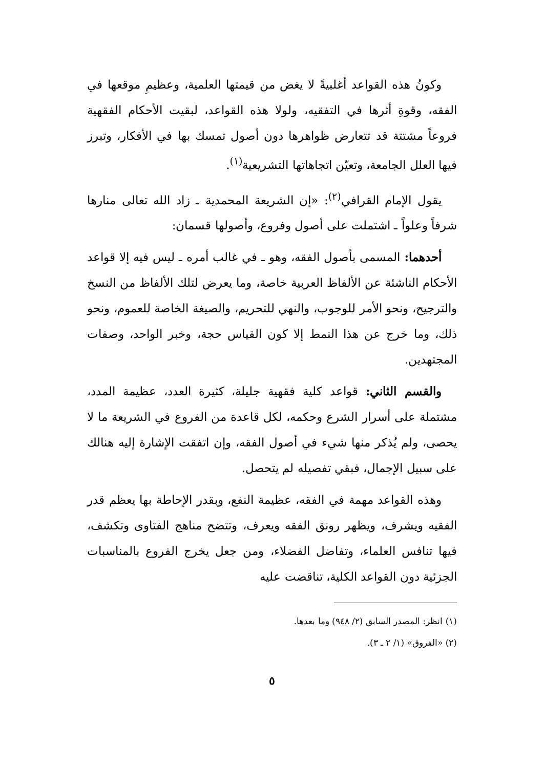وكونُ هذه القواعد أغلبيةً لا يغض من قيمتها العلمية، وعظيمِ موقعها في الفقه، وقوةِ أثرها في التفقيه، ولولا هذه القواعد، لبقيت الأحكام الفقهية فروعاً مشتتة قد تتعارض ظواهرها دون أصول تمسك بها في الأفكار، وتبرز فيها العلل الجامعة، وتعيّن اتجاهاتها التشريعية<sup>(١)</sup>.
يقول الإمام القرافي<sup>(٢)</sup>: «إن الشريعة المحمدية ـ زاد الله تعالى منارها شرفاً وعلواً ـ اشتملت على أصول وفروع، وأصولها قسمان:
أحدهما: المسمى بأصول الفقه، وهو ـ في غالب أمره ـ ليس فيه إلا قواعد الأحكام الناشئة عن الألفاظ العربية خاصة، وما يعرض لتلك الألفاظ من النسخ والترجيح، ونحو الأمر للوجوب، والنهي للتحريم، والصيغة الخاصة للعموم، ونحو ذلك، وما خرج عن هذا النمط إلا كون القياس حجة، وخبر الواحد، وصفات المجتهدين.
والقسم الثاني: قواعد كلية فقهية جليلة، كثيرة العدد، عظيمة المدد، مشتملة على أسرار الشرع وحكمه، لكل قاعدة من الفروع في الشريعة ما لا يحصى، ولم يُذكر منها شيء في أصول الفقه، وإن اتفقت الإشارة إليه هنالك على سبيل الإجمال، فبقي تفصيله لم يتحصل.
وهذه القواعد مهمة في الفقه، عظيمة النفع، وبقدر الإحاطة بها يعظم قدر الفقيه ويشرف، ويظهر رونق الفقه ويعرف، وتتضح مناهج الفتاوى وتكشف، فيها تنافس العلماء، وتفاضل الفضلاء، ومن جعل يخرج الفروع بالمناسبات الجزئية دون القواعد الكلية، تناقضت عليه
(١) انظر: المصدر السابق (٢/ ٩٤٨) وما بعدها.
(٢) «الفروق» (١/ ٢ ـ ٣).
٥